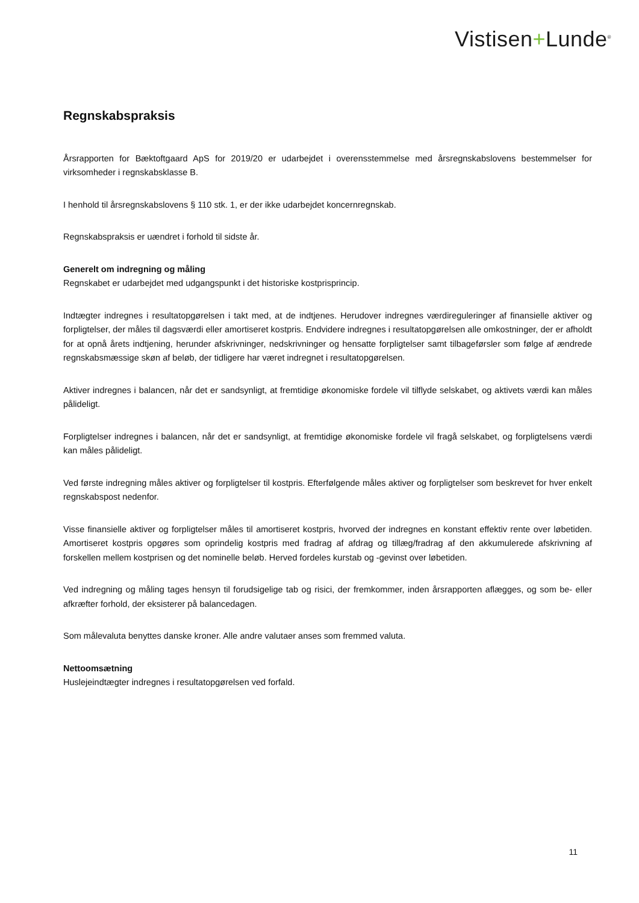Vistisen+Lunde<sup>®</sup>
Regnskabspraksis
Årsrapporten for Bæktoftgaard ApS for 2019/20 er udarbejdet i overensstemmelse med årsregnskabslovens bestemmelser for virksomheder i regnskabsklasse B.
I henhold til årsregnskabslovens § 110 stk. 1, er der ikke udarbejdet koncernregnskab.
Regnskabspraksis er uændret i forhold til sidste år.
Generelt om indregning og måling
Regnskabet er udarbejdet med udgangspunkt i det historiske kostprisprincip.
Indtægter indregnes i resultatopgørelsen i takt med, at de indtjenes. Herudover indregnes værdireguleringer af finansielle aktiver og forpligtelser, der måles til dagsværdi eller amortiseret kostpris. Endvidere indregnes i resultatopgørelsen alle omkostninger, der er afholdt for at opnå årets indtjening, herunder afskrivninger, nedskrivninger og hensatte forpligtelser samt tilbageførsler som følge af ændrede regnskabsmæssige skøn af beløb, der tidligere har været indregnet i resultatopgørelsen.
Aktiver indregnes i balancen, når det er sandsynligt, at fremtidige økonomiske fordele vil tilflyde selskabet, og aktivets værdi kan måles pålideligt.
Forpligtelser indregnes i balancen, når det er sandsynligt, at fremtidige økonomiske fordele vil fragå selskabet, og forpligtelsens værdi kan måles pålideligt.
Ved første indregning måles aktiver og forpligtelser til kostpris. Efterfølgende måles aktiver og forpligtelser som beskrevet for hver enkelt regnskabspost nedenfor.
Visse finansielle aktiver og forpligtelser måles til amortiseret kostpris, hvorved der indregnes en konstant effektiv rente over løbetiden. Amortiseret kostpris opgøres som oprindelig kostpris med fradrag af afdrag og tillæg/fradrag af den akkumulerede afskrivning af forskellen mellem kostprisen og det nominelle beløb. Herved fordeles kurstab og -gevinst over løbetiden.
Ved indregning og måling tages hensyn til forudsigelige tab og risici, der fremkommer, inden årsrapporten aflægges, og som be- eller afkræfter forhold, der eksisterer på balancedagen.
Som målevaluta benyttes danske kroner. Alle andre valutaer anses som fremmed valuta.
Nettoomsætning
Huslejeindtægter indregnes i resultatopgørelsen ved forfald.
11